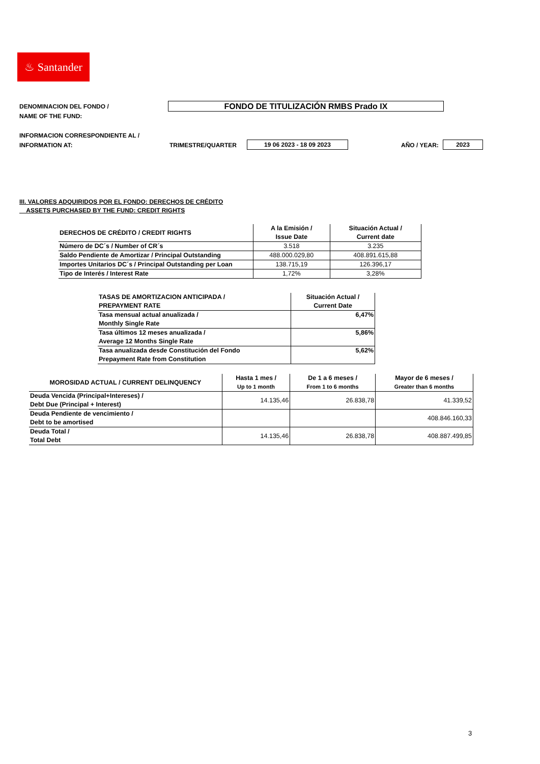♨ Santander
DENOMINACION DEL FONDO /
NAME OF THE FUND:
FONDO DE TITULIZACIÓN RMBS Prado IX
INFORMACION CORRESPONDIENTE AL /
INFORMATION AT:
TRIMESTRE/QUARTER 19 06 2023 - 18 09 2023 AÑO / YEAR: 2023
III. VALORES ADQUIRIDOS POR EL FONDO: DERECHOS DE CRÉDITO
ASSETS PURCHASED BY THE FUND: CREDIT RIGHTS
| DERECHOS DE CRÉDITO / CREDIT RIGHTS | A la Emisión / Issue Date | Situación Actual / Current date |
| --- | --- | --- |
| Número de DC´s / Number of CR´s | 3.518 | 3.235 |
| Saldo Pendiente de Amortizar / Principal Outstanding | 488.000.029,80 | 408.891.615,88 |
| Importes Unitarios DC´s / Principal Outstanding per Loan | 138.715,19 | 126.396,17 |
| Tipo de Interés / Interest Rate | 1,72% | 3,28% |
| TASAS DE AMORTIZACION ANTICIPADA / PREPAYMENT RATE | Situación Actual / Current Date |
| --- | --- |
| Tasa mensual actual anualizada / Monthly Single Rate | 6,47% |
| Tasa últimos 12 meses anualizada / Average 12 Months Single Rate | 5,86% |
| Tasa anualizada desde Constitución del Fondo Prepayment Rate from Constitution | 5,62% |
| MOROSIDAD ACTUAL / CURRENT DELINQUENCY | Hasta 1 mes / Up to 1 month | De 1 a 6 meses / From 1 to 6 months | Mayor de 6 meses / Greater than 6 months |
| --- | --- | --- | --- |
| Deuda Vencida (Principal+Intereses) / Debt Due (Principal + Interest) | 14.135,46 | 26.838,78 | 41.339,52 |
| Deuda Pendiente de vencimiento / Debt to be amortised | | | 408.846.160,33 |
| Deuda Total / Total Debt | 14.135,46 | 26.838,78 | 408.887.499,85 |
3